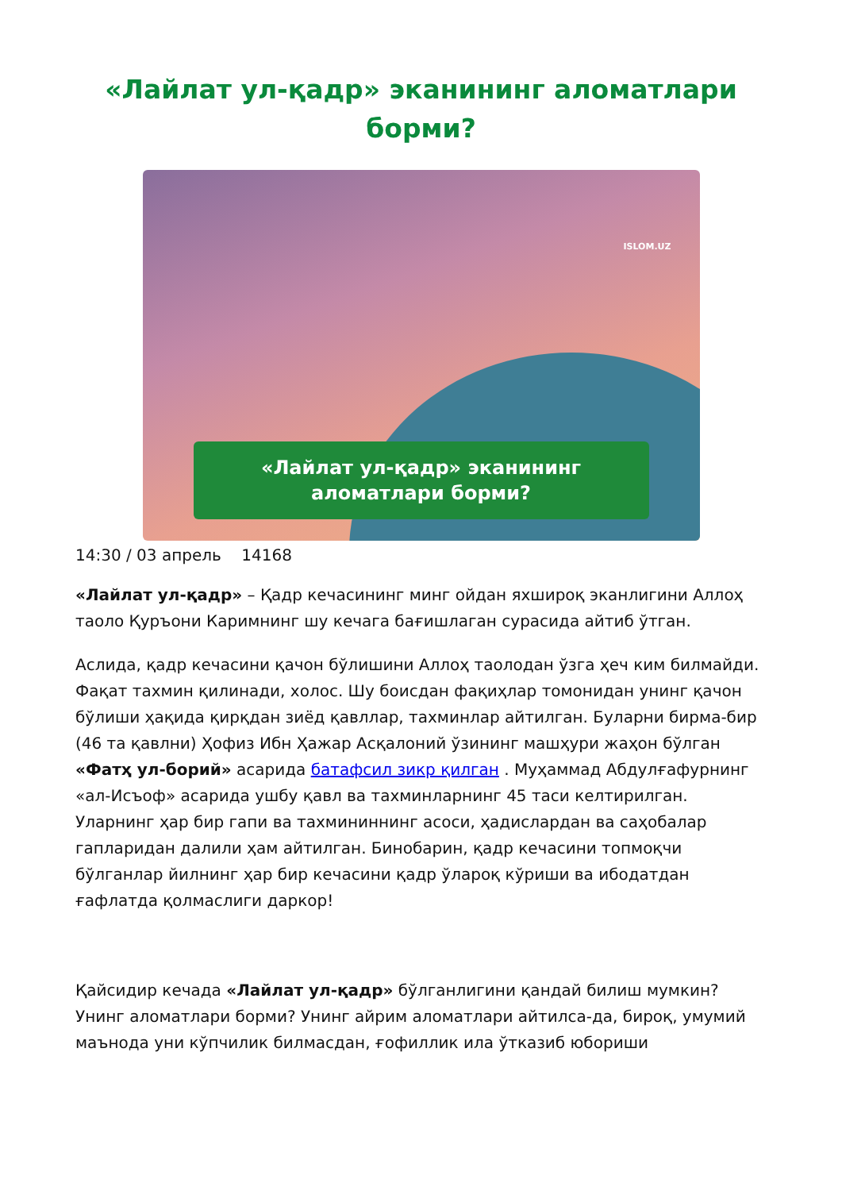«Лайлат ул-қадр» эканининг аломатлари борми?
ISLOM.UZ
«Лайлат ул-қадр» эканининг
аломатлари борми?
14:30 / 03 апрель 14168
«Лайлат ул-қадр» – Қадр кечасининг минг ойдан яхшироқ эканлигини Аллоҳ таоло Қуръони Каримнинг шу кечага бағишлаган сурасида айтиб ўтган.
Аслида, қадр кечасини қачон бўлишини Аллоҳ таолодан ўзга ҳеч ким билмайди. Фақат тахмин қилинади, холос. Шу боисдан фақиҳлар томонидан унинг қачон бўлиши ҳақида қирқдан зиёд қавллар, тахминлар айтилган. Буларни бирма-бир (46 та қавлни) Ҳофиз Ибн Ҳажар Асқалоний ўзининг машҳури жаҳон бўлган «Фатҳ ул-борий» асарида батафсил зикр қилган . Муҳаммад Абдулғафурнинг «ал-Исъоф» асарида ушбу қавл ва тахминларнинг 45 таси келтирилган. Уларнинг ҳар бир гапи ва тахмининнинг асоси, ҳадислардан ва саҳобалар гапларидан далили ҳам айтилган. Бинобарин, қадр кечасини топмоқчи бўлганлар йилнинг ҳар бир кечасини қадр ўлароқ кўриши ва ибодатдан ғафлатда қолмаслиги даркор!
Қайсидир кечада «Лайлат ул-қадр» бўлганлигини қандай билиш мумкин? Унинг аломатлари борми? Унинг айрим аломатлари айтилса-да, бироқ, умумий маънода уни кўпчилик билмасдан, ғофиллик ила ўтказиб юбориши